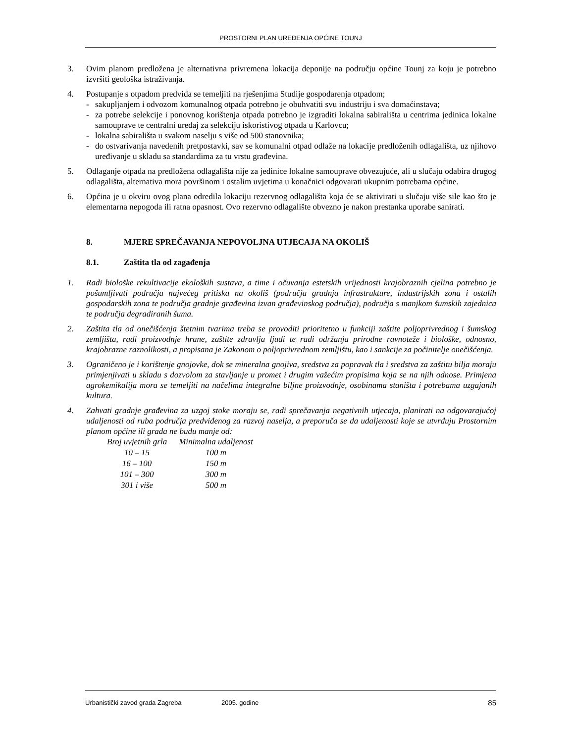PROSTORNI PLAN UREĐENJA OPĆINE TOUNJ
3. Ovim planom predložena je alternativna privremena lokacija deponije na području općine Tounj za koju je potrebno izvršiti geološka istraživanja.
4. Postupanje s otpadom predviđa se temeljiti na rješenjima Studije gospodarenja otpadom;
- sakupljanjem i odvozom komunalnog otpada potrebno je obuhvatiti svu industriju i sva domaćinstava;
- za potrebe selekcije i ponovnog korištenja otpada potrebno je izgraditi lokalna sabirališta u centrima jedinica lokalne samouprave te centralni uređaj za selekciju iskoristivog otpada u Karlovcu;
- lokalna sabirališta u svakom naselju s više od 500 stanovnika;
- do ostvarivanja navedenih pretpostavki, sav se komunalni otpad odlaže na lokacije predloženih odlagališta, uz njihovo uređivanje u skladu sa standardima za tu vrstu građevina.
5. Odlaganje otpada na predložena odlagališta nije za jedinice lokalne samouprave obvezujuće, ali u slučaju odabira drugog odlagališta, alternativa mora površinom i ostalim uvjetima u konačnici odgovarati ukupnim potrebama općine.
6. Općina je u okviru ovog plana odredila lokaciju rezervnog odlagališta koja će se aktivirati u slučaju više sile kao što je elementarna nepogoda ili ratna opasnost. Ovo rezervno odlagalište obvezno je nakon prestanka uporabe sanirati.
8. MJERE SPREČAVANJA NEPOVOLJNA UTJECAJA NA OKOLIŠ
8.1. Zaštita tla od zagađenja
1. Radi biološke rekultivacije ekoloških sustava, a time i očuvanja estetskih vrijednosti krajobraznih cjelina potrebno je pošumljivati područja najvećeg pritiska na okoliš (područja gradnja infrastrukture, industrijskih zona i ostalih gospodarskih zona te područja gradnje građevina izvan građevinskog područja), područja s manjkom šumskih zajednica te područja degradiranih šuma.
2. Zaštita tla od onečišćenja štetnim tvarima treba se provoditi prioritetno u funkciji zaštite poljoprivrednog i šumskog zemljišta, radi proizvodnje hrane, zaštite zdravlja ljudi te radi održanja prirodne ravnoteže i biološke, odnosno, krajobrazne raznolikosti, a propisana je Zakonom o poljoprivrednom zemljištu, kao i sankcije za počinitelje onečišćenja.
3. Ograničeno je i korištenje gnojovke, dok se mineralna gnojiva, sredstva za popravak tla i sredstva za zaštitu bilja moraju primjenjivati u skladu s dozvolom za stavljanje u promet i drugim važećim propisima koja se na njih odnose. Primjena agrokemikalija mora se temeljiti na načelima integralne biljne proizvodnje, osobinama staništa i potrebama uzgajanih kultura.
4. Zahvati gradnje građevina za uzgoj stoke moraju se, radi sprečavanja negativnih utjecaja, planirati na odgovarajućoj udaljenosti od ruba područja predviđenog za razvoj naselja, a preporuča se da udaljenosti koje se utvrđuju Prostornim planom općine ili grada ne budu manje od:
| Broj uvjetnih grla | Minimalna udaljenost |
| --- | --- |
| 10 – 15 | 100 m |
| 16 – 100 | 150 m |
| 101 – 300 | 300 m |
| 301 i više | 500 m |
Urbanistički zavod grada Zagreba 2005. godine 85